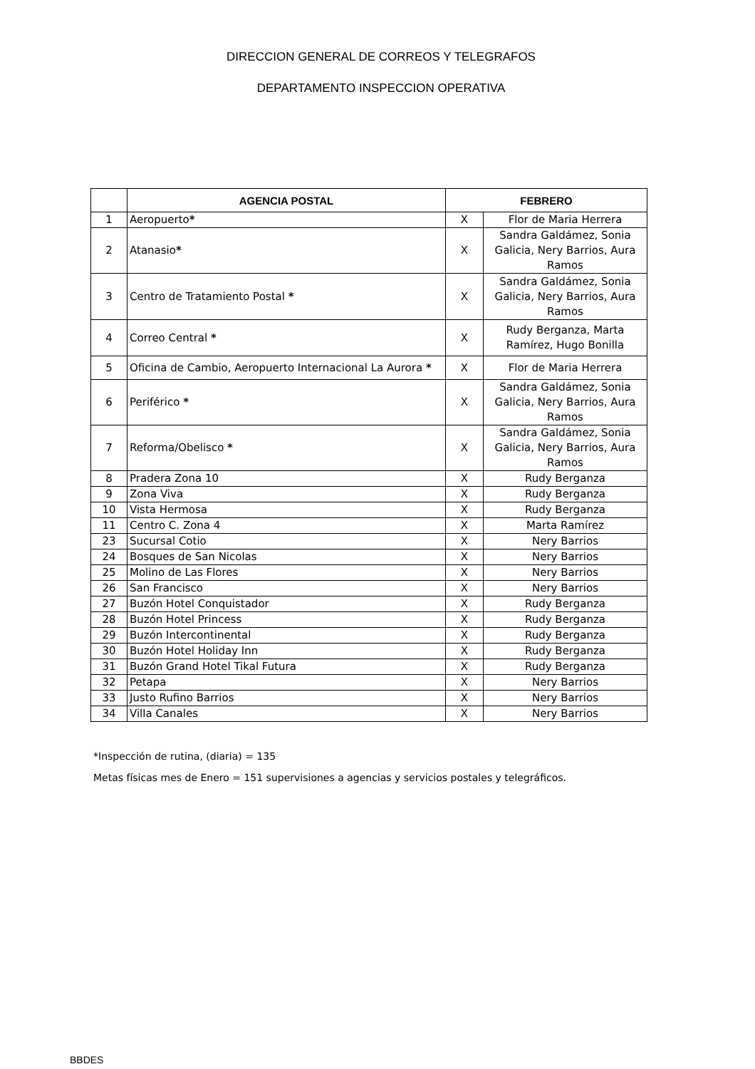DIRECCION GENERAL DE CORREOS Y TELEGRAFOS
DEPARTAMENTO INSPECCION OPERATIVA
| | AGENCIA POSTAL | FEBRERO | |
| --- | --- | --- | --- |
| 1 | Aeropuerto * | X | Flor de Maria Herrera |
| 2 | Atanasio * | X | Sandra Galdámez, Sonia Galicia, Nery Barrios, Aura Ramos |
| 3 | Centro de Tratamiento Postal * | X | Sandra Galdámez, Sonia Galicia, Nery Barrios, Aura Ramos |
| 4 | Correo Central * | X | Rudy Berganza, Marta Ramírez, Hugo Bonilla |
| 5 | Oficina de Cambio, Aeropuerto Internacional La Aurora * | X | Flor de Maria Herrera |
| 6 | Periférico * | X | Sandra Galdámez, Sonia Galicia, Nery Barrios, Aura Ramos |
| 7 | Reforma/Obelisco * | X | Sandra Galdámez, Sonia Galicia, Nery Barrios, Aura Ramos |
| 8 | Pradera Zona 10 | X | Rudy Berganza |
| 9 | Zona Viva | X | Rudy Berganza |
| 10 | Vista Hermosa | X | Rudy Berganza |
| 11 | Centro C. Zona 4 | X | Marta Ramírez |
| 23 | Sucursal Cotio | X | Nery Barrios |
| 24 | Bosques de San Nicolas | X | Nery Barrios |
| 25 | Molino de Las Flores | X | Nery Barrios |
| 26 | San Francisco | X | Nery Barrios |
| 27 | Buzón Hotel Conquistador | X | Rudy Berganza |
| 28 | Buzón Hotel Princess | X | Rudy Berganza |
| 29 | Buzón Intercontinental | X | Rudy Berganza |
| 30 | Buzón Hotel Holiday Inn | X | Rudy Berganza |
| 31 | Buzón Grand Hotel Tikal Futura | X | Rudy Berganza |
| 32 | Petapa | X | Nery Barrios |
| 33 | Justo Rufino Barrios | X | Nery Barrios |
| 34 | Villa Canales | X | Nery Barrios |
*Inspección de rutina, (diaria) = 135
Metas físicas mes de Enero = 151 supervisiones a agencias y servicios postales y telegráficos.
BBDES